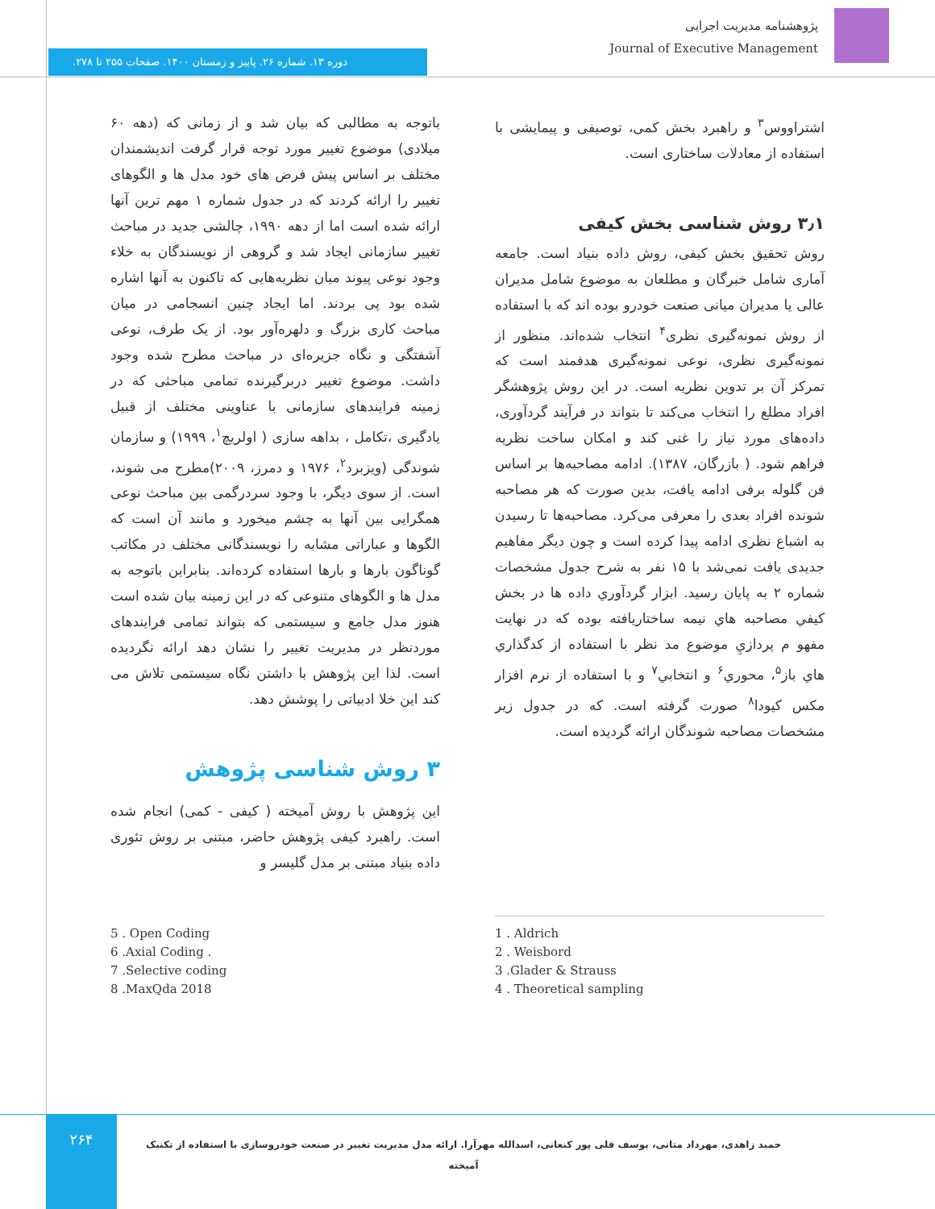پژوهشنامه مدیریت اجرایی
Journal of Executive Management
دوره ۱۳. شماره ۲۶. پاییز و زمستان ۱۴۰۰. صفحات ۲۵۵ تا ۲۷۸.
باتوجه به مطالبی که بیان شد و از زمانی که (دهه ۶۰ میلادی) موضوع تغییر مورد توجه قرار گرفت اندیشمندان مختلف بر اساس پیش فرض های خود مدل ها و الگوهای تغییر را ارائه کردند که در جدول شماره ۱ مهم ترین آنها ارائه شده است اما از دهه ۱۹۹۰، چالشی جدید در مباحث تغییر سازمانی ایجاد شد و گروهی از نویسندگان به خلاء وجود نوعی پیوند میان نظریه‌هایی که تاکنون به آنها اشاره شده بود پی بردند. اما ایجاد چنین انسجامی در میان مباحث کاری بزرگ و دلهره‌آور بود. از یک طرف، نوعی آشفتگی و نگاه جزیره‌ای در مباحث مطرح شده وجود داشت. موضوع تغییر دربرگیرنده تمامی مباحثی که در زمینه فرایندهای سازمانی با عناوینی مختلف از قبیل یادگیری ،تکامل ، بداهه سازی ( اولریچ<sup>۱</sup>، ۱۹۹۹) و سازمان شوندگی (ویزبرد<sup>۲</sup>، ۱۹۷۶ و دمرز، ۲۰۰۹)مطرح می شوند، است. از سوی دیگر، با وجود سردرگمی بین مباحث نوعی همگرایی بین آنها به چشم میخورد و مانند آن است که الگوها و عباراتی مشابه را نویسندگانی مختلف در مکاتب گوناگون بارها و بارها استفاده کرده‌اند. بنابراین باتوجه به مدل ها و الگوهای متنوعی که در این زمینه بیان شده است هنوز مدل جامع و سیستمی که بتواند تمامی فرایندهای موردنظر در مدیریت تغییر را نشان دهد ارائه نگردیده است. لذا این پژوهش با داشتن نگاه سیستمی تلاش می کند این خلا ادبیاتی را پوشش دهد.
۳ روش شناسی پژوهش
این پژوهش با روش آمیخته ( کیفی - کمی) انجام شده است. راهبرد کیفی پژوهش حاضر، مبتنی بر روش تئوری داده بنیاد مبتنی بر مدل گلیسر و
اشتراووس<sup>۳</sup> و راهبرد بخش کمی، توصیفی و پیمایشی با استفاده از معادلات ساختاری است.
۳٫۱ روش شناسی بخش کیفی
روش تحقیق بخش کیفی، روش داده بنیاد است. جامعه آماری شامل خبرگان و مطلعان به موضوع شامل مدیران عالی یا مدیران میانی صنعت خودرو بوده اند که با استفاده از روش نمونه‌گیری نظری<sup>۴</sup> انتخاب شده‌اند. منظور از نمونه‌گیری نظری، نوعی نمونه‌گیری هدفمند است که تمرکز آن بر تدوین نظریه است. در این روش پژوهشگر افراد مطلع را انتخاب می‌کند تا بتواند در فرآیند گردآوری، داده‌های مورد نیاز را غنی کند و امکان ساخت نظریه فراهم شود. ( بازرگان، ۱۳۸۷). ادامه مصاحبه‌ها بر اساس فن گلوله برفی ادامه یافت، بدین صورت که هر مصاحبه شونده افراد بعدی را معرفی می‌کرد. مصاحبه‌ها تا رسیدن به اشباع نظری ادامه پیدا کرده است و چون دیگر مفاهیم جدیدی یافت نمی‌شد با ۱۵ نفر به شرح جدول مشخصات شماره ۲ به پایان رسید. ابزار گردآوري داده ها در بخش کيفي مصاحبه هاي نيمه ساختاريافته بوده که در نهايت مفهو م پردازيِ موضوع مد نظر با استفاده از کدگذاري هاي باز<sup>۵</sup>، محوري<sup>۶</sup> و انتخابي<sup>۷</sup> و با استفاده از نرم افزار مکس کیودا<sup>۸</sup> صورت گرفته است. که در جدول زیر مشخصات مصاحبه شوندگان ارائه گردیده است.
1 . Aldrich
2 . Weisbord
3 .Glader & Strauss
4 . Theoretical sampling
5 . Open Coding
6 .Axial Coding .
7 .Selective coding
8 .MaxQda 2018
۲۶۴
حمید زاهدی، مهرداد متانی، یوسف قلی پور کنعانی، اسدالله مهرآرا. ارائه مدل مدیریت تغییر در صنعت خودروسازی با استفاده از تکنیک آمیخته